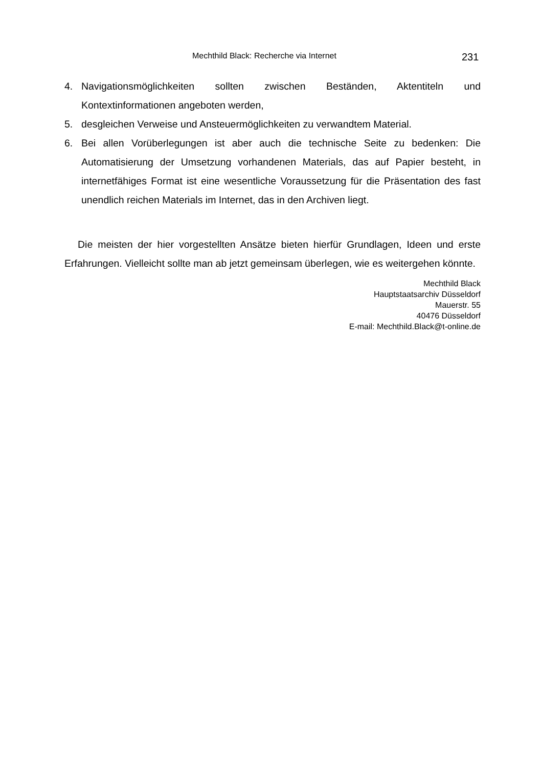Mechthild Black: Recherche via Internet 231
4. Navigationsmöglichkeiten sollten zwischen Beständen, Aktentiteln und Kontextinformationen angeboten werden,
5. desgleichen Verweise und Ansteuermöglichkeiten zu verwandtem Material.
6. Bei allen Vorüberlegungen ist aber auch die technische Seite zu bedenken: Die Automatisierung der Umsetzung vorhandenen Materials, das auf Papier besteht, in internetfähiges Format ist eine wesentliche Voraussetzung für die Präsentation des fast unendlich reichen Materials im Internet, das in den Archiven liegt.
Die meisten der hier vorgestellten Ansätze bieten hierfür Grundlagen, Ideen und erste Erfahrungen. Vielleicht sollte man ab jetzt gemeinsam überlegen, wie es weitergehen könnte.
Mechthild Black
Hauptstaatsarchiv Düsseldorf
Mauerstr. 55
40476 Düsseldorf
E-mail: Mechthild.Black@t-online.de